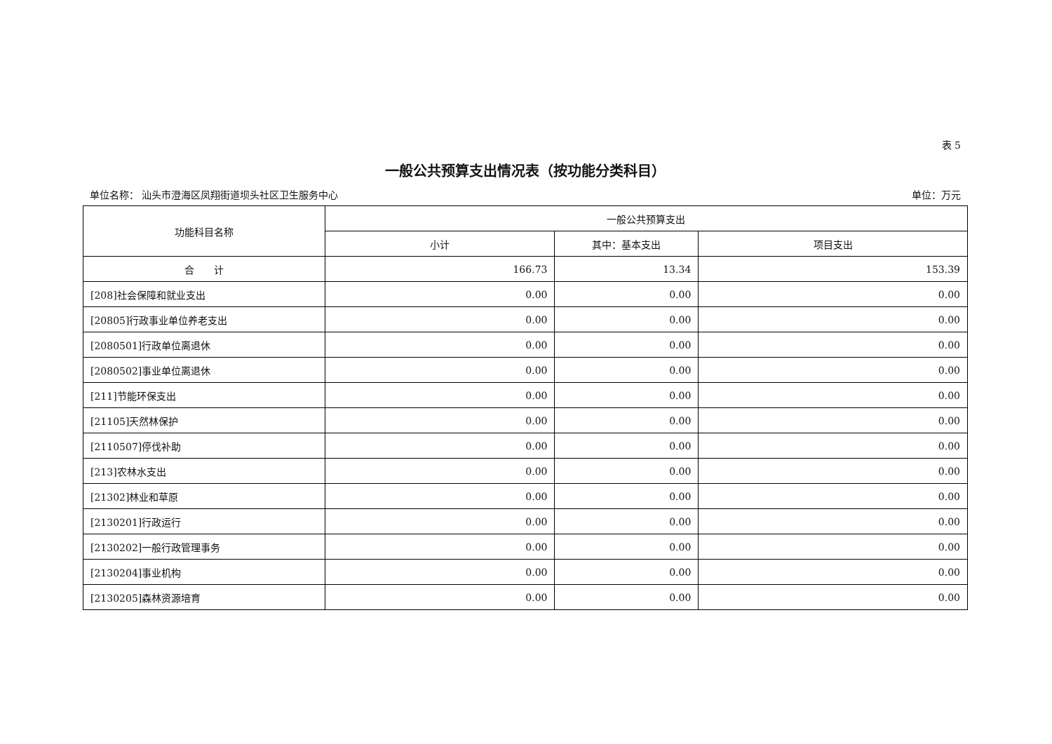表 5
一般公共预算支出情况表（按功能分类科目）
单位名称： 汕头市澄海区凤翔街道坝头社区卫生服务中心 单位：万元
| 功能科目名称 | 一般公共预算支出 | | |
| --- | --- | --- | --- |
| | 小计 | 其中：基本支出 | 项目支出 |
| 合 计 | 166.73 | 13.34 | 153.39 |
| [208]社会保障和就业支出 | 0.00 | 0.00 | 0.00 |
| [20805]行政事业单位养老支出 | 0.00 | 0.00 | 0.00 |
| [2080501]行政单位离退休 | 0.00 | 0.00 | 0.00 |
| [2080502]事业单位离退休 | 0.00 | 0.00 | 0.00 |
| [211]节能环保支出 | 0.00 | 0.00 | 0.00 |
| [21105]天然林保护 | 0.00 | 0.00 | 0.00 |
| [2110507]停伐补助 | 0.00 | 0.00 | 0.00 |
| [213]农林水支出 | 0.00 | 0.00 | 0.00 |
| [21302]林业和草原 | 0.00 | 0.00 | 0.00 |
| [2130201]行政运行 | 0.00 | 0.00 | 0.00 |
| [2130202]一般行政管理事务 | 0.00 | 0.00 | 0.00 |
| [2130204]事业机构 | 0.00 | 0.00 | 0.00 |
| [2130205]森林资源培育 | 0.00 | 0.00 | 0.00 |